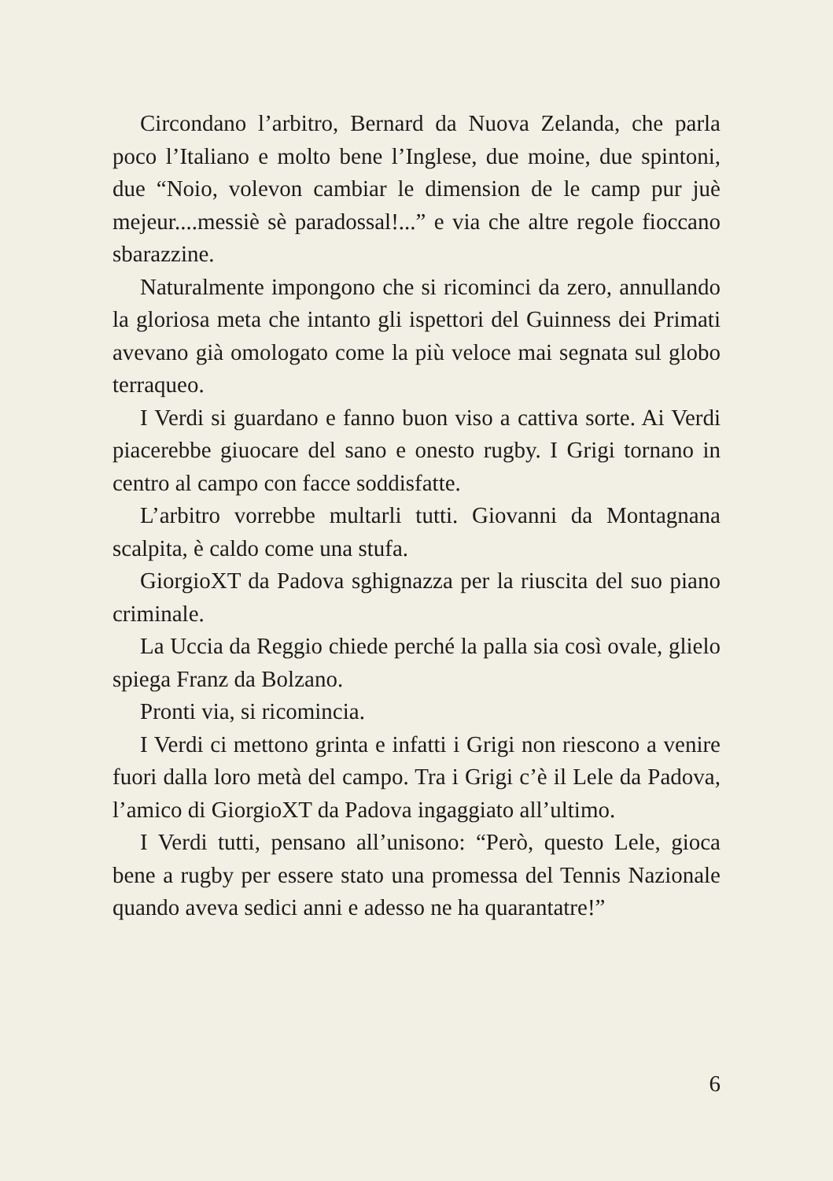Circondano l’arbitro, Bernard da Nuova Zelanda, che parla poco l’Italiano e molto bene l’Inglese, due moine, due spintoni, due “Noio, volevon cambiar le dimension de le camp pur juè mejeur....messiè sè paradossal!...” e via che altre regole fioccano sbarazzine.
Naturalmente impongono che si ricominci da zero, annullando la gloriosa meta che intanto gli ispettori del Guinness dei Primati avevano già omologato come la più veloce mai segnata sul globo terraqueo.
I Verdi si guardano e fanno buon viso a cattiva sorte. Ai Verdi piacerebbe giuocare del sano e onesto rugby. I Grigi tornano in centro al campo con facce soddisfatte.
L’arbitro vorrebbe multarli tutti. Giovanni da Montagnana scalpita, è caldo come una stufa.
GiorgioXT da Padova sghignazza per la riuscita del suo piano criminale.
La Uccia da Reggio chiede perché la palla sia così ovale, glielo spiega Franz da Bolzano.
Pronti via, si ricomincia.
I Verdi ci mettono grinta e infatti i Grigi non riescono a venire fuori dalla loro metà del campo. Tra i Grigi c’è il Lele da Padova, l’amico di GiorgioXT da Padova ingaggiato all’ultimo.
I Verdi tutti, pensano all’unisono: “Però, questo Lele, gioca bene a rugby per essere stato una promessa del Tennis Nazionale quando aveva sedici anni e adesso ne ha quarantatre!”
6